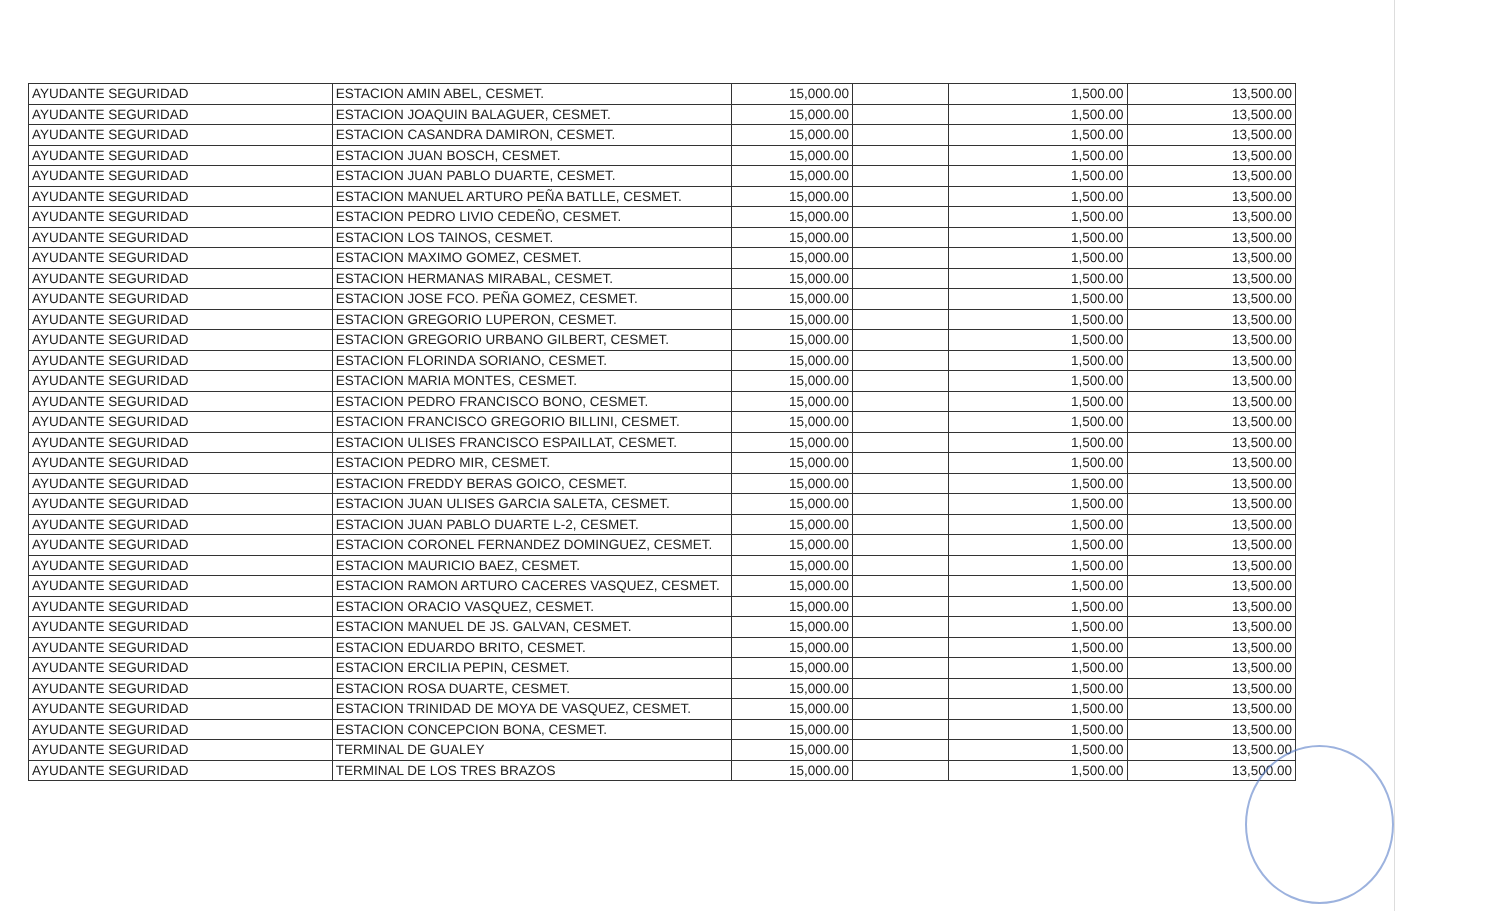| AYUDANTE SEGURIDAD | ESTACION AMIN ABEL, CESMET. | 15,000.00 | | 1,500.00 | 13,500.00 |
| AYUDANTE SEGURIDAD | ESTACION JOAQUIN BALAGUER, CESMET. | 15,000.00 | | 1,500.00 | 13,500.00 |
| AYUDANTE SEGURIDAD | ESTACION CASANDRA DAMIRON, CESMET. | 15,000.00 | | 1,500.00 | 13,500.00 |
| AYUDANTE SEGURIDAD | ESTACION JUAN BOSCH, CESMET. | 15,000.00 | | 1,500.00 | 13,500.00 |
| AYUDANTE SEGURIDAD | ESTACION JUAN PABLO DUARTE, CESMET. | 15,000.00 | | 1,500.00 | 13,500.00 |
| AYUDANTE SEGURIDAD | ESTACION MANUEL ARTURO PEÑA BATLLE, CESMET. | 15,000.00 | | 1,500.00 | 13,500.00 |
| AYUDANTE SEGURIDAD | ESTACION PEDRO LIVIO CEDEÑO, CESMET. | 15,000.00 | | 1,500.00 | 13,500.00 |
| AYUDANTE SEGURIDAD | ESTACION LOS TAINOS, CESMET. | 15,000.00 | | 1,500.00 | 13,500.00 |
| AYUDANTE SEGURIDAD | ESTACION MAXIMO GOMEZ, CESMET. | 15,000.00 | | 1,500.00 | 13,500.00 |
| AYUDANTE SEGURIDAD | ESTACION HERMANAS MIRABAL, CESMET. | 15,000.00 | | 1,500.00 | 13,500.00 |
| AYUDANTE SEGURIDAD | ESTACION JOSE FCO. PEÑA GOMEZ, CESMET. | 15,000.00 | | 1,500.00 | 13,500.00 |
| AYUDANTE SEGURIDAD | ESTACION GREGORIO LUPERON, CESMET. | 15,000.00 | | 1,500.00 | 13,500.00 |
| AYUDANTE SEGURIDAD | ESTACION GREGORIO URBANO GILBERT, CESMET. | 15,000.00 | | 1,500.00 | 13,500.00 |
| AYUDANTE SEGURIDAD | ESTACION FLORINDA SORIANO, CESMET. | 15,000.00 | | 1,500.00 | 13,500.00 |
| AYUDANTE SEGURIDAD | ESTACION MARIA MONTES, CESMET. | 15,000.00 | | 1,500.00 | 13,500.00 |
| AYUDANTE SEGURIDAD | ESTACION PEDRO FRANCISCO BONO, CESMET. | 15,000.00 | | 1,500.00 | 13,500.00 |
| AYUDANTE SEGURIDAD | ESTACION FRANCISCO GREGORIO BILLINI, CESMET. | 15,000.00 | | 1,500.00 | 13,500.00 |
| AYUDANTE SEGURIDAD | ESTACION ULISES FRANCISCO ESPAILLAT, CESMET. | 15,000.00 | | 1,500.00 | 13,500.00 |
| AYUDANTE SEGURIDAD | ESTACION PEDRO MIR, CESMET. | 15,000.00 | | 1,500.00 | 13,500.00 |
| AYUDANTE SEGURIDAD | ESTACION FREDDY BERAS GOICO, CESMET. | 15,000.00 | | 1,500.00 | 13,500.00 |
| AYUDANTE SEGURIDAD | ESTACION JUAN ULISES GARCIA SALETA, CESMET. | 15,000.00 | | 1,500.00 | 13,500.00 |
| AYUDANTE SEGURIDAD | ESTACION JUAN PABLO DUARTE L-2, CESMET. | 15,000.00 | | 1,500.00 | 13,500.00 |
| AYUDANTE SEGURIDAD | ESTACION CORONEL FERNANDEZ DOMINGUEZ, CESMET. | 15,000.00 | | 1,500.00 | 13,500.00 |
| AYUDANTE SEGURIDAD | ESTACION MAURICIO BAEZ, CESMET. | 15,000.00 | | 1,500.00 | 13,500.00 |
| AYUDANTE SEGURIDAD | ESTACION RAMON ARTURO CACERES VASQUEZ, CESMET. | 15,000.00 | | 1,500.00 | 13,500.00 |
| AYUDANTE SEGURIDAD | ESTACION ORACIO VASQUEZ, CESMET. | 15,000.00 | | 1,500.00 | 13,500.00 |
| AYUDANTE SEGURIDAD | ESTACION MANUEL DE JS. GALVAN, CESMET. | 15,000.00 | | 1,500.00 | 13,500.00 |
| AYUDANTE SEGURIDAD | ESTACION EDUARDO BRITO, CESMET. | 15,000.00 | | 1,500.00 | 13,500.00 |
| AYUDANTE SEGURIDAD | ESTACION ERCILIA PEPIN, CESMET. | 15,000.00 | | 1,500.00 | 13,500.00 |
| AYUDANTE SEGURIDAD | ESTACION ROSA DUARTE, CESMET. | 15,000.00 | | 1,500.00 | 13,500.00 |
| AYUDANTE SEGURIDAD | ESTACION TRINIDAD DE MOYA DE VASQUEZ, CESMET. | 15,000.00 | | 1,500.00 | 13,500.00 |
| AYUDANTE SEGURIDAD | ESTACION CONCEPCION BONA, CESMET. | 15,000.00 | | 1,500.00 | 13,500.00 |
| AYUDANTE SEGURIDAD | TERMINAL DE GUALEY | 15,000.00 | | 1,500.00 | 13,500.00 |
| AYUDANTE SEGURIDAD | TERMINAL DE LOS TRES BRAZOS | 15,000.00 | | 1,500.00 | 13,500.00 |